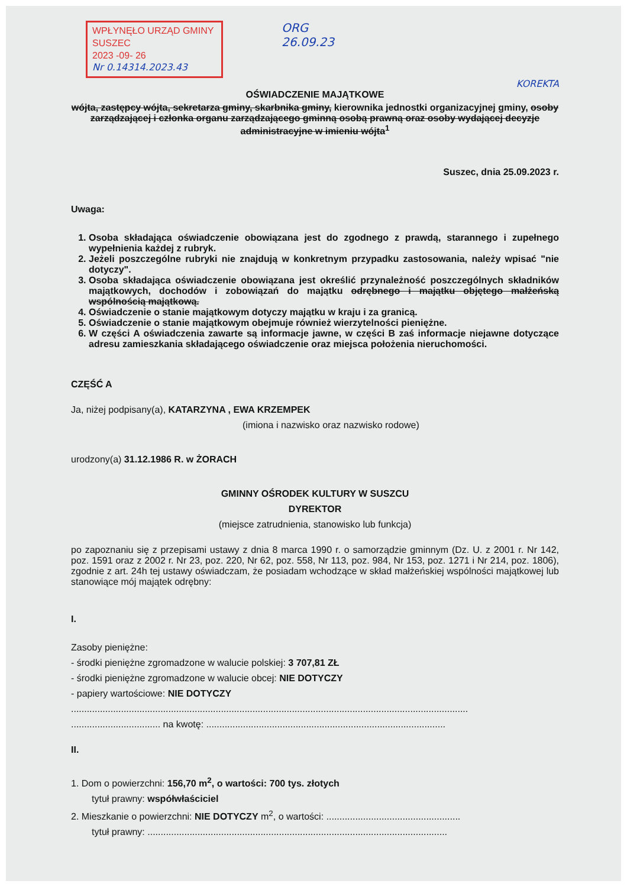WPŁYNĘŁO URZĄD GMINY SUSZEC
2023 -09- 26
Nr 0.14314.2023.43
ORG
26.09.23
KOREKTA
OŚWIADCZENIE MAJĄTKOWE
wójta, zastępcy wójta, sekretarza gminy, skarbnika gminy, kierownika jednostki organizacyjnej gminy, osoby zarządzającej i członka organu zarządzającego gminną osobą prawną oraz osoby wydającej decyzje administracyjne w imieniu wójta<sup>1</sup>
Suszec, dnia 25.09.2023 r.
Uwaga:
1. Osoba składająca oświadczenie obowiązana jest do zgodnego z prawdą, starannego i zupełnego wypełnienia każdej z rubryk.
2. Jeżeli poszczególne rubryki nie znajdują w konkretnym przypadku zastosowania, należy wpisać "nie dotyczy".
3. Osoba składająca oświadczenie obowiązana jest określić przynależność poszczególnych składników majątkowych, dochodów i zobowiązań do majątku odrębnego i majątku objętego małżeńską wspólnością majątkową.
4. Oświadczenie o stanie majątkowym dotyczy majątku w kraju i za granicą.
5. Oświadczenie o stanie majątkowym obejmuje również wierzytelności pieniężne.
6. W części A oświadczenia zawarte są informacje jawne, w części B zaś informacje niejawne dotyczące adresu zamieszkania składającego oświadczenie oraz miejsca położenia nieruchomości.
CZĘŚĆ A
Ja, niżej podpisany(a), KATARZYNA , EWA KRZEMPEK
(imiona i nazwisko oraz nazwisko rodowe)
urodzony(a) 31.12.1986 R. w ŻORACH
GMINNY OŚRODEK KULTURY W SUSZCU
DYREKTOR
(miejsce zatrudnienia, stanowisko lub funkcja)
po zapoznaniu się z przepisami ustawy z dnia 8 marca 1990 r. o samorządzie gminnym (Dz. U. z 2001 r. Nr 142, poz. 1591 oraz z 2002 r. Nr 23, poz. 220, Nr 62, poz. 558, Nr 113, poz. 984, Nr 153, poz. 1271 i Nr 214, poz. 1806), zgodnie z art. 24h tej ustawy oświadczam, że posiadam wchodzące w skład małżeńskiej wspólności majątkowej lub stanowiące mój majątek odrębny:
I.
Zasoby pieniężne:
- środki pieniężne zgromadzone w walucie polskiej: 3 707,81 ZŁ
- środki pieniężne zgromadzone w walucie obcej: NIE DOTYCZY
- papiery wartościowe: NIE DOTYCZY
.......................................................................................................................................................
.................................. na kwotę: ...........................................................................................
II.
1. Dom o powierzchni: 156,70 m<sup>2</sup>, o wartości: 700 tys. złotych
tytuł prawny: współwłaściciel
2. Mieszkanie o powierzchni: NIE DOTYCZY m<sup>2</sup>, o wartości: ...................................................
tytuł prawny: ..................................................................................................................